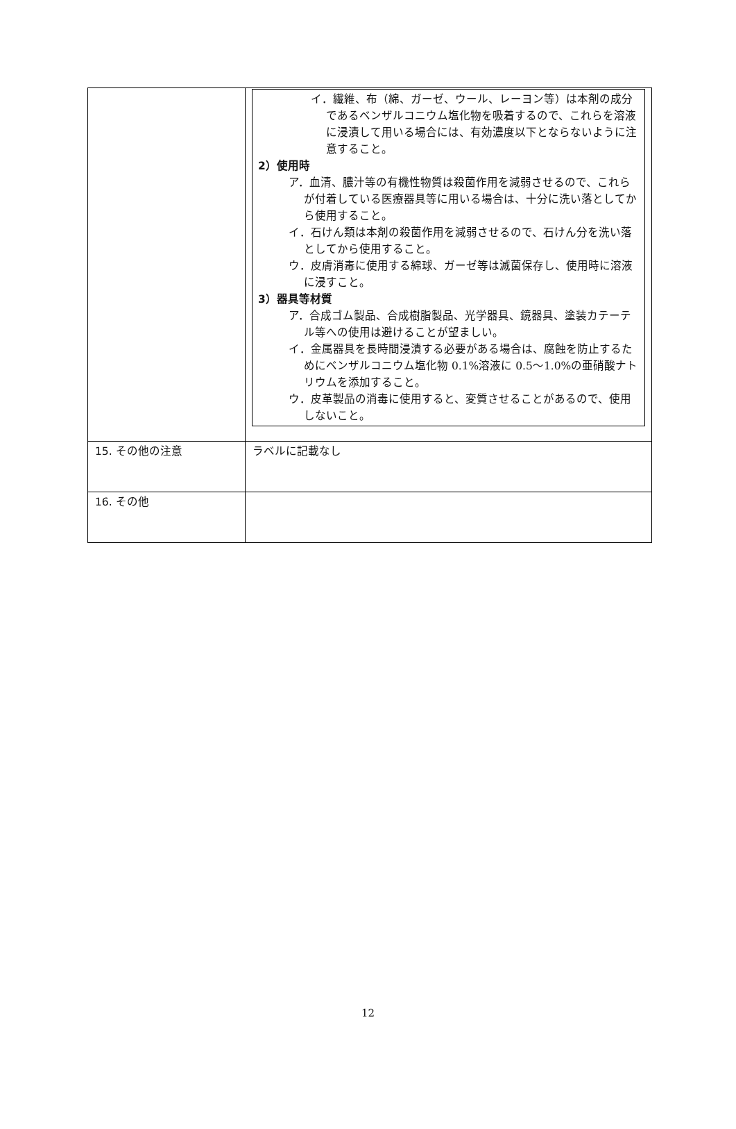| | イ．繊維、布（綿、ガーゼ、ウール、レーヨン等）は本剤の成分であるベンザルコニウム塩化物を吸着するので、これらを溶液に浸漬して用いる場合には、有効濃度以下とならないように注意すること。 2）使用時 ア．血清、膿汁等の有機性物質は殺菌作用を減弱させるので、これらが付着している医療器具等に用いる場合は、十分に洗い落としてから使用すること。 イ．石けん類は本剤の殺菌作用を減弱させるので、石けん分を洗い落としてから使用すること。 ウ．皮膚消毒に使用する綿球、ガーゼ等は滅菌保存し、使用時に溶液に浸すこと。 3）器具等材質 ア．合成ゴム製品、合成樹脂製品、光学器具、鏡器具、塗装カテーテル等への使用は避けることが望ましい。 イ．金属器具を長時間浸漬する必要がある場合は、腐蝕を防止するためにベンザルコニウム塩化物 0.1%溶液に 0.5～1.0%の亜硝酸ナトリウムを添加すること。 ウ．皮革製品の消毒に使用すると、変質させることがあるので、使用しないこと。 |
| 15. その他の注意 | ラベルに記載なし |
| 16. その他 | |
12